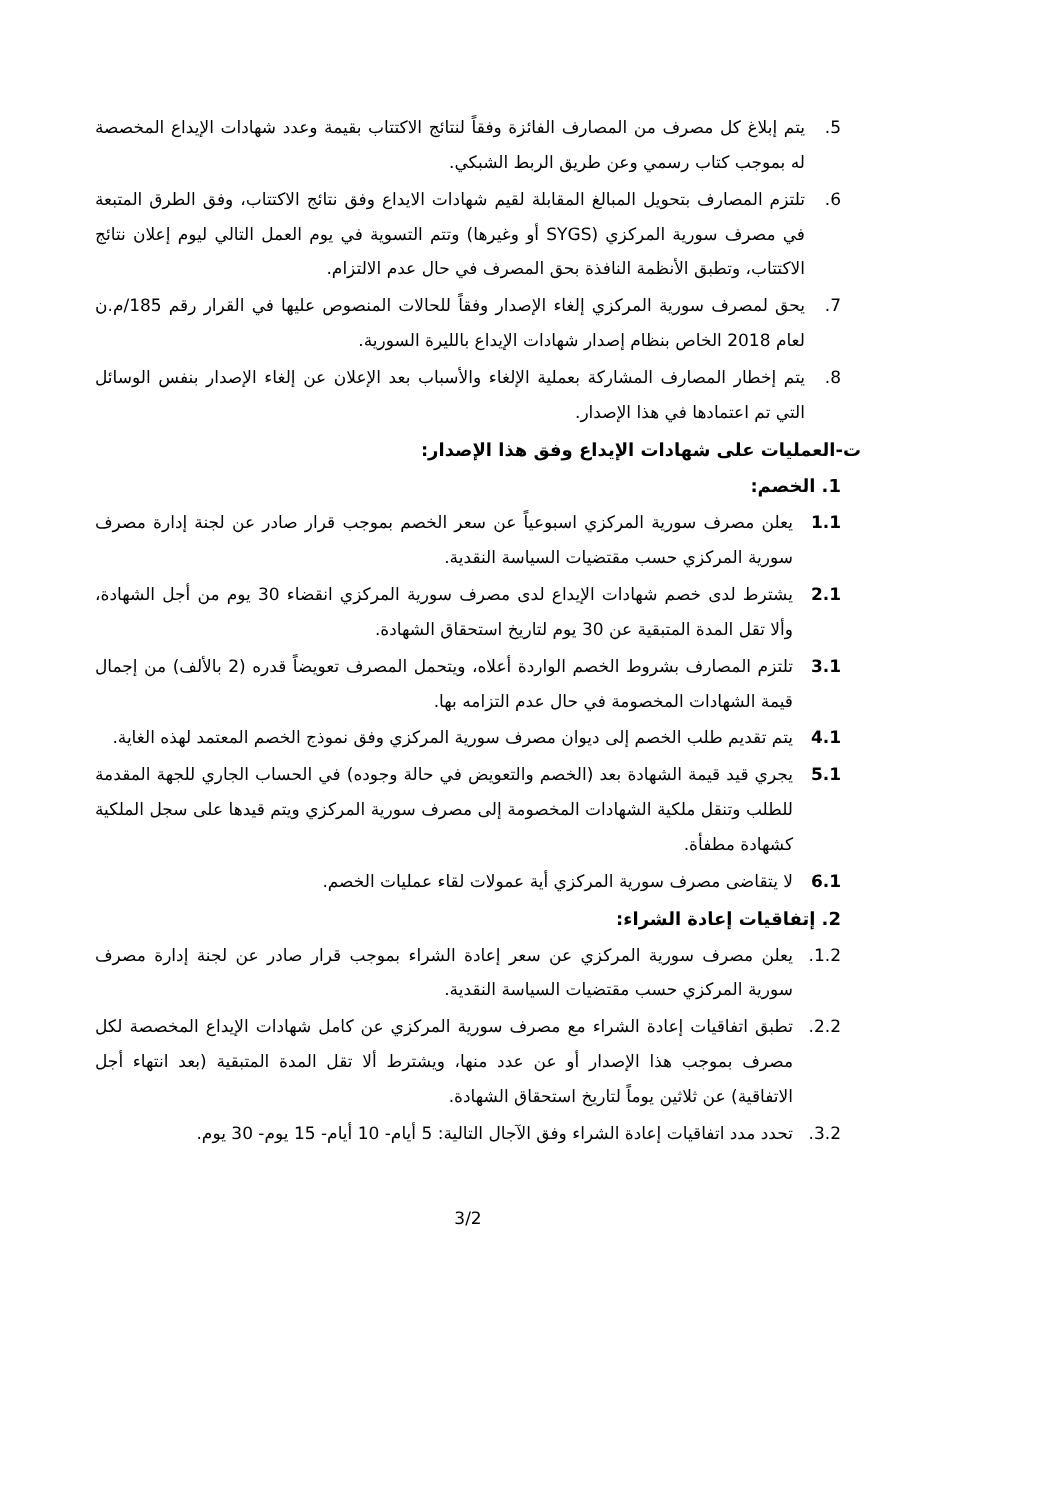5. يتم إبلاغ كل مصرف من المصارف الفائزة وفقاً لنتائج الاكتتاب بقيمة وعدد شهادات الإيداع المخصصة له بموجب كتاب رسمي وعن طريق الربط الشبكي.
6. تلتزم المصارف بتحويل المبالغ المقابلة لقيم شهادات الايداع وفق نتائج الاكتتاب، وفق الطرق المتبعة في مصرف سورية المركزي (SYGS أو وغيرها) وتتم التسوية في يوم العمل التالي ليوم إعلان نتائج الاكتتاب، وتطبق الأنظمة النافذة بحق المصرف في حال عدم الالتزام.
7. يحق لمصرف سورية المركزي إلغاء الإصدار وفقاً للحالات المنصوص عليها في القرار رقم 185/م.ن لعام 2018 الخاص بنظام إصدار شهادات الإيداع بالليرة السورية.
8. يتم إخطار المصارف المشاركة بعملية الإلغاء والأسباب بعد الإعلان عن إلغاء الإصدار بنفس الوسائل التي تم اعتمادها في هذا الإصدار.
ت-العمليات على شهادات الإيداع وفق هذا الإصدار:
1. الخصم:
1.1 يعلن مصرف سورية المركزي اسبوعياً عن سعر الخصم بموجب قرار صادر عن لجنة إدارة مصرف سورية المركزي حسب مقتضيات السياسة النقدية.
2.1 يشترط لدى خصم شهادات الإيداع لدى مصرف سورية المركزي انقضاء 30 يوم من أجل الشهادة، وألا تقل المدة المتبقية عن 30 يوم لتاريخ استحقاق الشهادة.
3.1 تلتزم المصارف بشروط الخصم الواردة أعلاه، ويتحمل المصرف تعويضاً قدره (2 بالألف) من إجمال قيمة الشهادات المخصومة في حال عدم التزامه بها.
4.1 يتم تقديم طلب الخصم إلى ديوان مصرف سورية المركزي وفق نموذج الخصم المعتمد لهذه الغاية.
5.1 يجري قيد قيمة الشهادة بعد (الخصم والتعويض في حالة وجوده) في الحساب الجاري للجهة المقدمة للطلب وتنقل ملكية الشهادات المخصومة إلى مصرف سورية المركزي ويتم قيدها على سجل الملكية كشهادة مطفأة.
6.1 لا يتقاضى مصرف سورية المركزي أية عمولات لقاء عمليات الخصم.
2. إتفاقيات إعادة الشراء:
1.2. يعلن مصرف سورية المركزي عن سعر إعادة الشراء بموجب قرار صادر عن لجنة إدارة مصرف سورية المركزي حسب مقتضيات السياسة النقدية.
2.2. تطبق اتفاقيات إعادة الشراء مع مصرف سورية المركزي عن كامل شهادات الإيداع المخصصة لكل مصرف بموجب هذا الإصدار أو عن عدد منها، ويشترط ألا تقل المدة المتبقية (بعد انتهاء أجل الاتفاقية) عن ثلاثين يوماً لتاريخ استحقاق الشهادة.
3.2. تحدد مدد اتفاقيات إعادة الشراء وفق الآجال التالية: 5 أيام- 10 أيام- 15 يوم- 30 يوم.
3/2